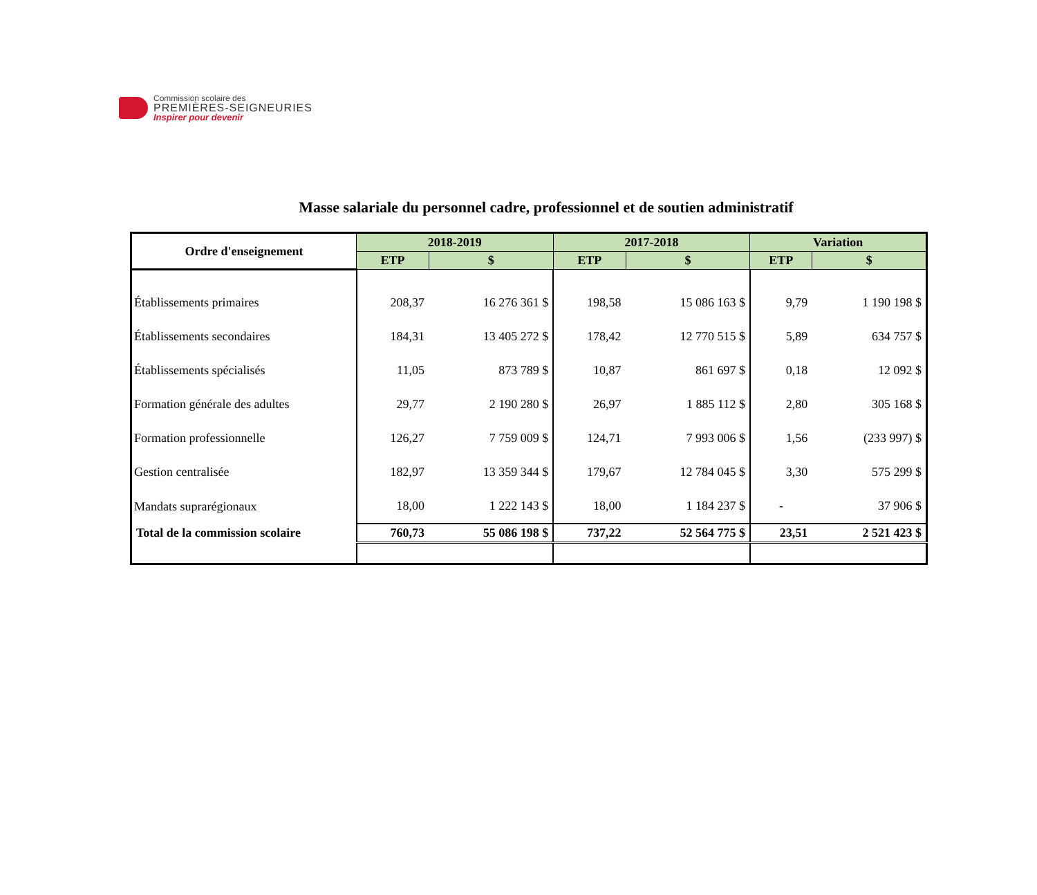Commission scolaire des
PREMIÈRES-SEIGNEURIES
Inspirer pour devenir
Masse salariale du personnel cadre, professionnel et de soutien administratif
| Ordre d'enseignement | 2018-2019 | | 2017-2018 | | Variation | |
| --- | --- | --- | --- | --- | --- | --- |
| | ETP | $ | ETP | $ | ETP | $ |
| Établissements primaires | 208,37 | 16 276 361 $ | 198,58 | 15 086 163 $ | 9,79 | 1 190 198 $ |
| Établissements secondaires | 184,31 | 13 405 272 $ | 178,42 | 12 770 515 $ | 5,89 | 634 757 $ |
| Établissements spécialisés | 11,05 | 873 789 $ | 10,87 | 861 697 $ | 0,18 | 12 092 $ |
| Formation générale des adultes | 29,77 | 2 190 280 $ | 26,97 | 1 885 112 $ | 2,80 | 305 168 $ |
| Formation professionnelle | 126,27 | 7 759 009 $ | 124,71 | 7 993 006 $ | 1,56 | (233 997) $ |
| Gestion centralisée | 182,97 | 13 359 344 $ | 179,67 | 12 784 045 $ | 3,30 | 575 299 $ |
| Mandats suprarégionaux | 18,00 | 1 222 143 $ | 18,00 | 1 184 237 $ | - | 37 906 $ |
| Total de la commission scolaire | 760,73 | 55 086 198 $ | 737,22 | 52 564 775 $ | 23,51 | 2 521 423 $ |